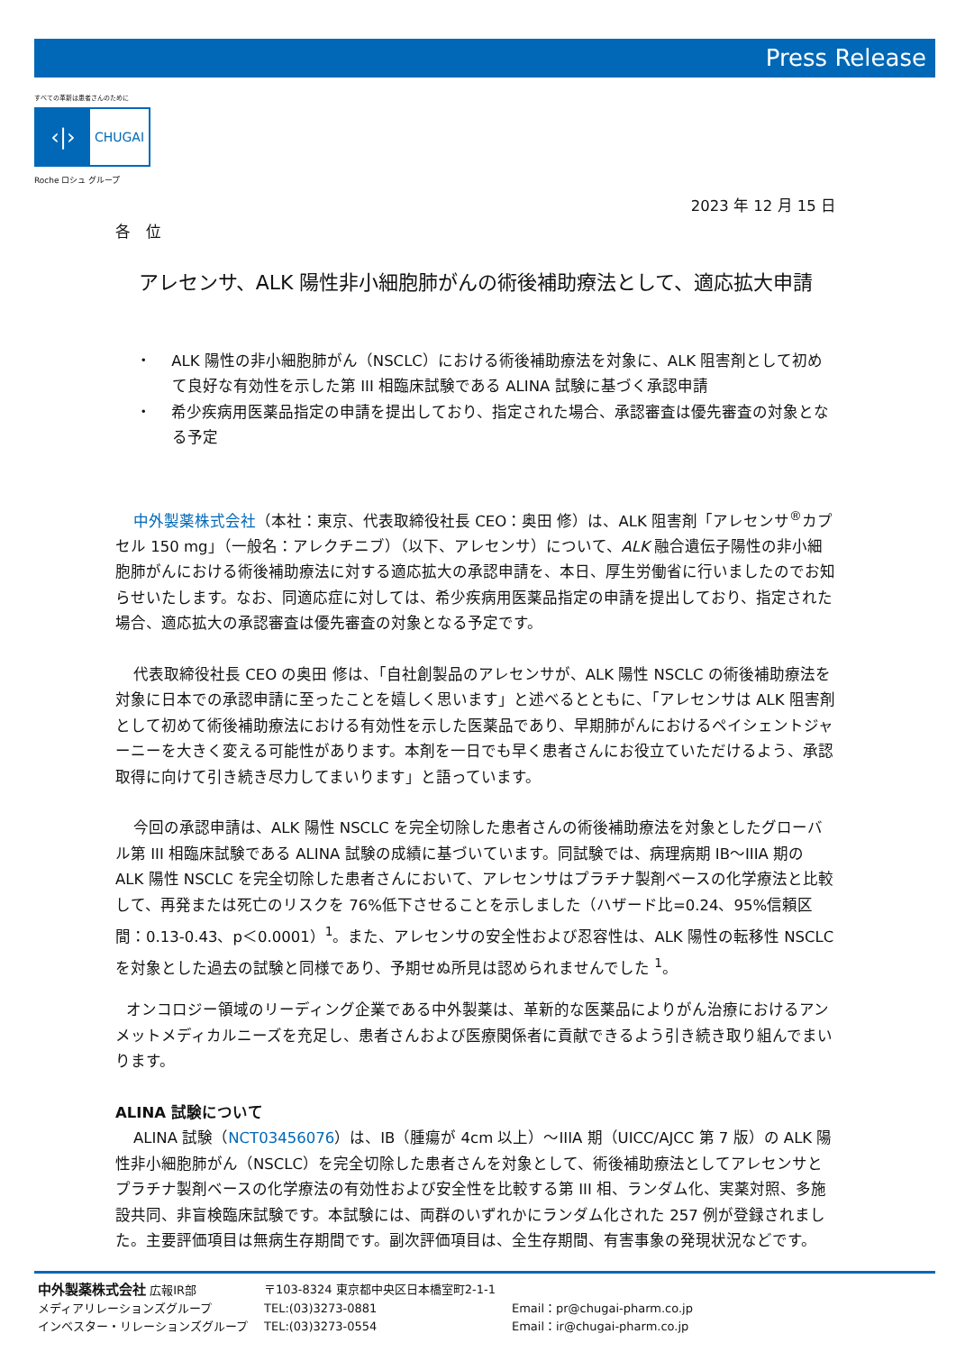Press Release
すべての革新は患者さんのために
‹|›
CHUGAI
Roche ロシュ グループ
2023 年 12 月 15 日
各　位
アレセンサ、ALK 陽性非小細胞肺がんの術後補助療法として、適応拡大申請
・　 ALK 陽性の非小細胞肺がん（NSCLC）における術後補助療法を対象に、ALK 阻害剤として初めて良好な有効性を示した第 III 相臨床試験である ALINA 試験に基づく承認申請
・　 希少疾病用医薬品指定の申請を提出しており、指定された場合、承認審査は優先審査の対象となる予定
中外製薬株式会社（本社：東京、代表取締役社長 CEO：奥田 修）は、ALK 阻害剤「アレセンサ<sup>®</sup>カプセル 150 mg」（一般名：アレクチニブ）（以下、アレセンサ）について、ALK 融合遺伝子陽性の非小細胞肺がんにおける術後補助療法に対する適応拡大の承認申請を、本日、厚生労働省に行いましたのでお知らせいたします。なお、同適応症に対しては、希少疾病用医薬品指定の申請を提出しており、指定された場合、適応拡大の承認審査は優先審査の対象となる予定です。
代表取締役社長 CEO の奥田 修は、「自社創製品のアレセンサが、ALK 陽性 NSCLC の術後補助療法を対象に日本での承認申請に至ったことを嬉しく思います」と述べるとともに、「アレセンサは ALK 阻害剤として初めて術後補助療法における有効性を示した医薬品であり、早期肺がんにおけるペイシェントジャーニーを大きく変える可能性があります。本剤を一日でも早く患者さんにお役立ていただけるよう、承認取得に向けて引き続き尽力してまいります」と語っています。
今回の承認申請は、ALK 陽性 NSCLC を完全切除した患者さんの術後補助療法を対象としたグローバル第 III 相臨床試験である ALINA 試験の成績に基づいています。同試験では、病理病期 IB～IIIA 期の ALK 陽性 NSCLC を完全切除した患者さんにおいて、アレセンサはプラチナ製剤ベースの化学療法と比較して、再発または死亡のリスクを 76%低下させることを示しました（ハザード比=0.24、95%信頼区間：0.13-0.43、p＜0.0001）<sup>1</sup>。また、アレセンサの安全性および忍容性は、ALK 陽性の転移性 NSCLC を対象とした過去の試験と同様であり、予期せぬ所見は認められませんでした <sup>1</sup>。
オンコロジー領域のリーディング企業である中外製薬は、革新的な医薬品によりがん治療におけるアンメットメディカルニーズを充足し、患者さんおよび医療関係者に貢献できるよう引き続き取り組んでまいります。
ALINA 試験について
ALINA 試験（NCT03456076）は、IB（腫瘍が 4cm 以上）～IIIA 期（UICC/AJCC 第 7 版）の ALK 陽性非小細胞肺がん（NSCLC）を完全切除した患者さんを対象として、術後補助療法としてアレセンサとプラチナ製剤ベースの化学療法の有効性および安全性を比較する第 III 相、ランダム化、実薬対照、多施設共同、非盲検臨床試験です。本試験には、両群のいずれかにランダム化された 257 例が登録されました。主要評価項目は無病生存期間です。副次評価項目は、全生存期間、有害事象の発現状況などです。
| 中外製薬株式会社 広報IR部 | 〒103-8324 東京都中央区日本橋室町2-1-1 | |
| メディアリレーションズグループ | TEL:(03)3273-0881 | Email：pr@chugai-pharm.co.jp |
| インベスター・リレーションズグループ | TEL:(03)3273-0554 | Email：ir@chugai-pharm.co.jp |